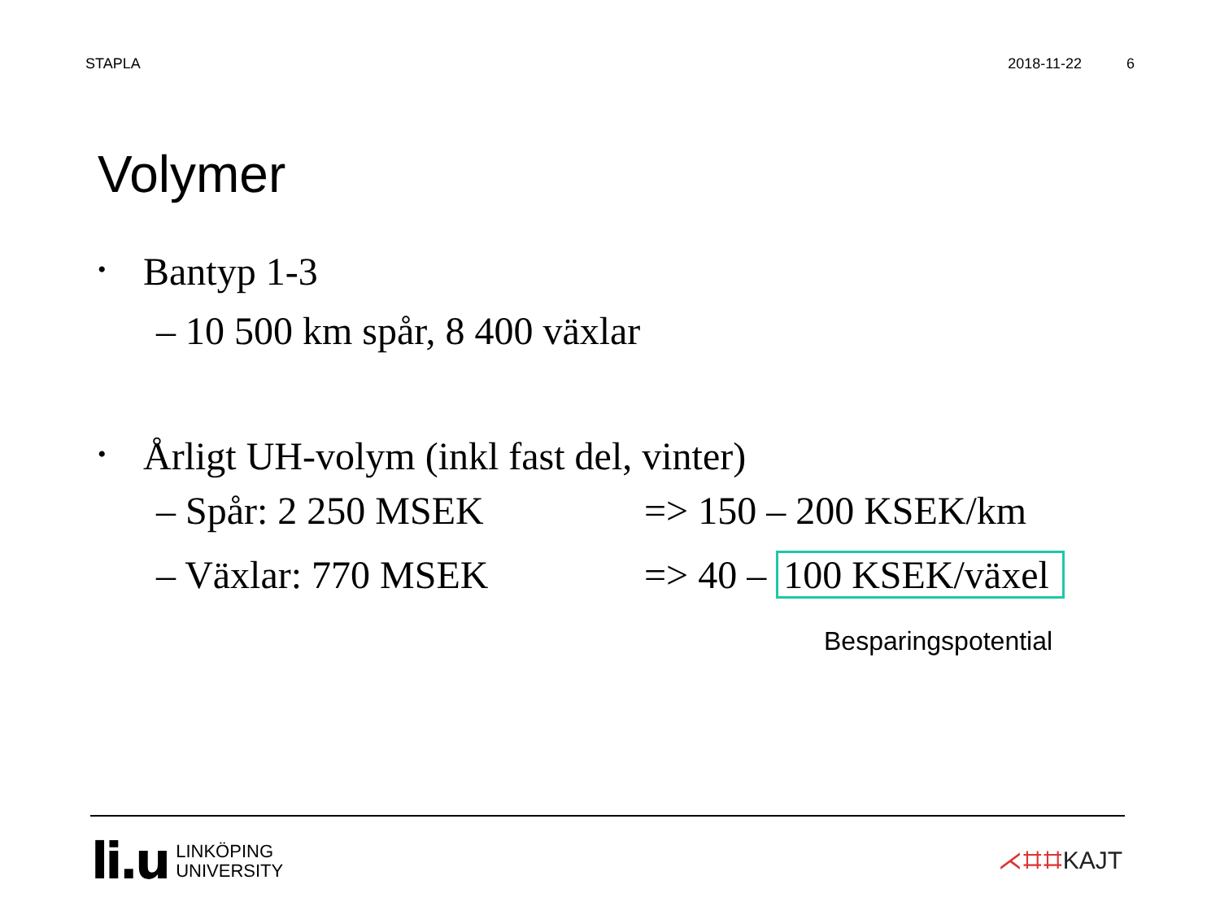STAPLA 2018-11-22 6
Volymer
• Bantyp 1-3
– 10 500 km spår, 8 400 växlar
• Årligt UH-volym (inkl fast del, vinter)
– Spår: 2 250 MSEK => 150 – 200 KSEK/km
– Växlar: 770 MSEK => 40 – 100 KSEK/växel
Besparingspotential
li.u
LINKÖPING
UNIVERSITY
⋌⌗⌗KAJT